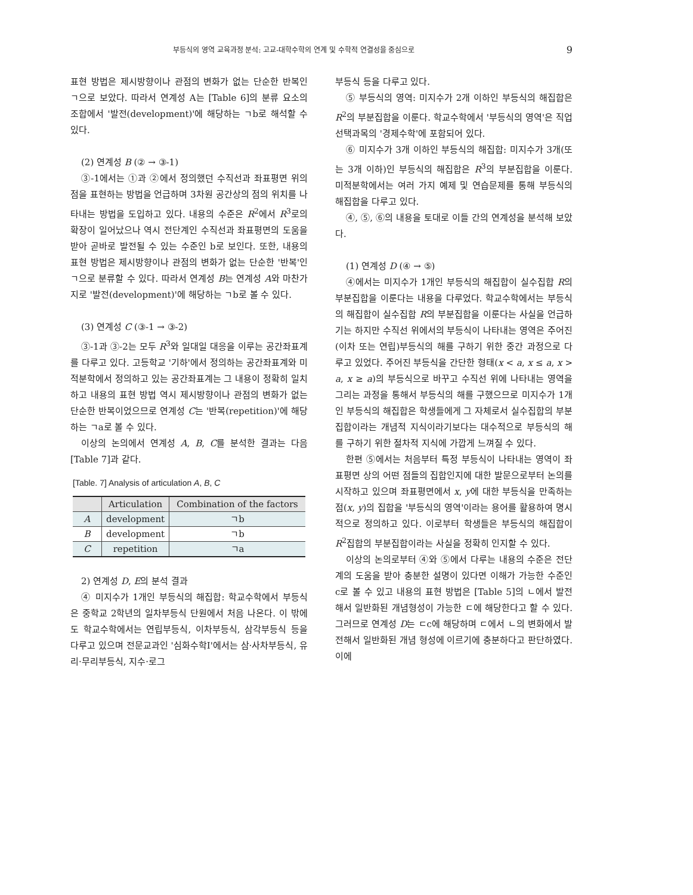부등식의 영역 교육과정 분석: 고교-대학수학의 연계 및 수학적 연결성을 중심으로 9
표현 방법은 제시방향이나 관점의 변화가 없는 단순한 반복인 ㄱ으로 보았다. 따라서 연계성 A는 [Table 6]의 분류 요소의 조합에서 '발전(development)'에 해당하는 ㄱb로 해석할 수 있다.
(2) 연계성 B (② → ③-1)
③-1에서는 ①과 ②에서 정의했던 수직선과 좌표평면 위의 점을 표현하는 방법을 언급하며 3차원 공간상의 점의 위치를 나타내는 방법을 도입하고 있다. 내용의 수준은 R<sup>2</sup>에서 R<sup>3</sup>로의 확장이 일어났으나 역시 전단계인 수직선과 좌표평면의 도움을 받아 곧바로 발전될 수 있는 수준인 b로 보인다. 또한, 내용의 표현 방법은 제시방향이나 관점의 변화가 없는 단순한 '반복'인 ㄱ으로 분류할 수 있다. 따라서 연계성 B는 연계성 A와 마찬가지로 '발전(development)'에 해당하는 ㄱb로 볼 수 있다.
(3) 연계성 C (③-1 → ③-2)
③-1과 ③-2는 모두 R<sup>3</sup>와 일대일 대응을 이루는 공간좌표계를 다루고 있다. 고등학교 '기하'에서 정의하는 공간좌표계와 미적분학에서 정의하고 있는 공간좌표계는 그 내용이 정확히 일치하고 내용의 표현 방법 역시 제시방향이나 관점의 변화가 없는 단순한 반복이었으므로 연계성 C는 '반복(repetition)'에 해당하는 ㄱa로 볼 수 있다.
이상의 논의에서 연계성 A, B, C를 분석한 결과는 다음 [Table 7]과 같다.
[Table. 7] Analysis of articulation A, B, C
| | Articulation | Combination of the factors |
| --- | --- | --- |
| A | development | ㄱb |
| B | development | ㄱb |
| C | repetition | ㄱa |
2) 연계성 D, E의 분석 결과
④ 미지수가 1개인 부등식의 해집합: 학교수학에서 부등식은 중학교 2학년의 일차부등식 단원에서 처음 나온다. 이 밖에도 학교수학에서는 연립부등식, 이차부등식, 삼각부등식 등을 다루고 있으며 전문교과인 '심화수학Ⅰ'에서는 삼·사차부등식, 유리·무리부등식, 지수·로그
부등식 등을 다루고 있다.
⑤ 부등식의 영역: 미지수가 2개 이하인 부등식의 해집합은 R<sup>2</sup>의 부분집합을 이룬다. 학교수학에서 '부등식의 영역'은 직업선택과목의 '경제수학'에 포함되어 있다.
⑥ 미지수가 3개 이하인 부등식의 해집합: 미지수가 3개(또는 3개 이하)인 부등식의 해집합은 R<sup>3</sup>의 부분집합을 이룬다. 미적분학에서는 여러 가지 예제 및 연습문제를 통해 부등식의 해집합을 다루고 있다.
④, ⑤, ⑥의 내용을 토대로 이들 간의 연계성을 분석해 보았다.
(1) 연계성 D (④ → ⑤)
④에서는 미지수가 1개인 부등식의 해집합이 실수집합 R의 부분집합을 이룬다는 내용을 다루었다. 학교수학에서는 부등식의 해집합이 실수집합 R의 부분집합을 이룬다는 사실을 언급하기는 하지만 수직선 위에서의 부등식이 나타내는 영역은 주어진 (이차 또는 연립)부등식의 해를 구하기 위한 중간 과정으로 다루고 있었다. 주어진 부등식을 간단한 형태(x < a, x ≤ a, x > a, x ≥ a)의 부등식으로 바꾸고 수직선 위에 나타내는 영역을 그리는 과정을 통해서 부등식의 해를 구했으므로 미지수가 1개인 부등식의 해집합은 학생들에게 그 자체로서 실수집합의 부분집합이라는 개념적 지식이라기보다는 대수적으로 부등식의 해를 구하기 위한 절차적 지식에 가깝게 느껴질 수 있다.
한편 ⑤에서는 처음부터 특정 부등식이 나타내는 영역이 좌표평면 상의 어떤 점들의 집합인지에 대한 발문으로부터 논의를 시작하고 있으며 좌표평면에서 x, y에 대한 부등식을 만족하는 점(x, y)의 집합을 '부등식의 영역'이라는 용어를 활용하여 명시적으로 정의하고 있다. 이로부터 학생들은 부등식의 해집합이 R<sup>2</sup>집합의 부분집합이라는 사실을 정확히 인지할 수 있다.
이상의 논의로부터 ④와 ⑤에서 다루는 내용의 수준은 전단계의 도움을 받아 충분한 설명이 있다면 이해가 가능한 수준인 c로 볼 수 있고 내용의 표현 방법은 [Table 5]의 ㄴ에서 발전해서 일반화된 개념형성이 가능한 ㄷ에 해당한다고 할 수 있다. 그러므로 연계성 D는 ㄷc에 해당하며 ㄷ에서 ㄴ의 변화에서 발전해서 일반화된 개념 형성에 이르기에 충분하다고 판단하였다. 이에